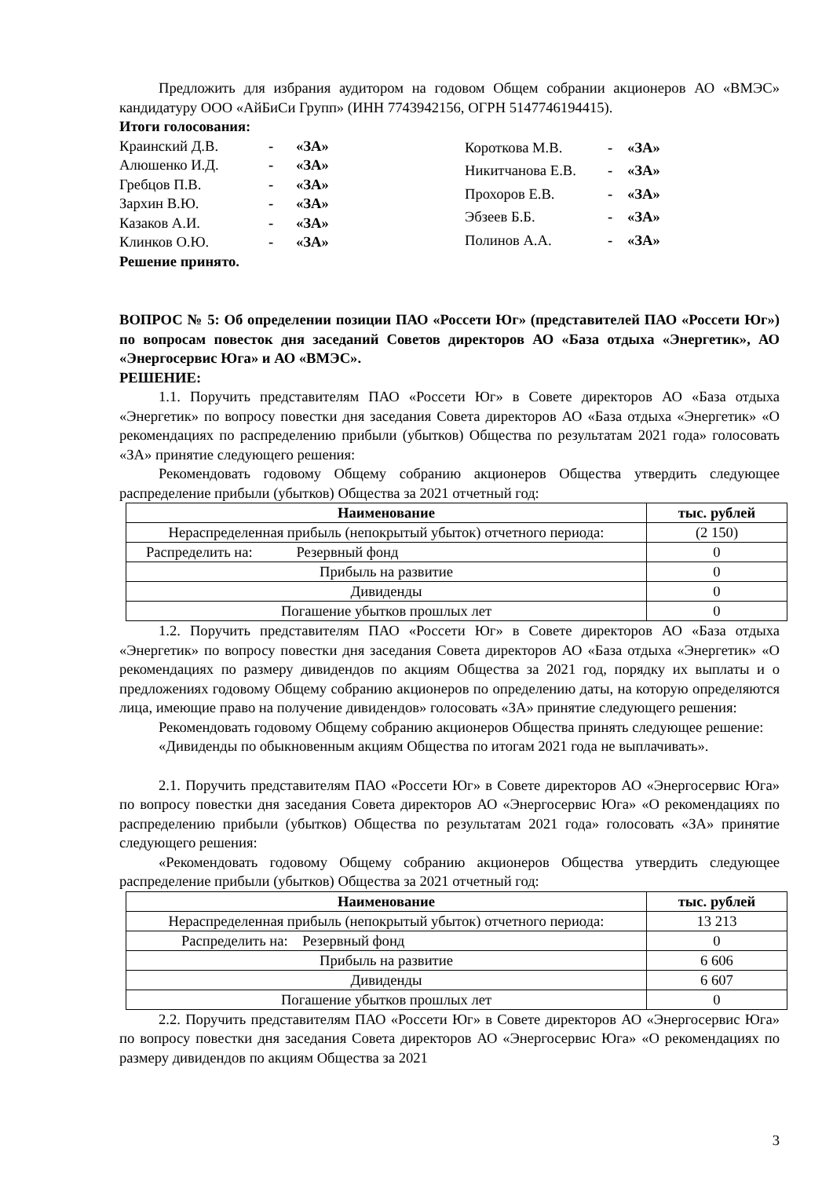Предложить для избрания аудитором на годовом Общем собрании акционеров АО «ВМЭС» кандидатуру ООО «АйБиСи Групп» (ИНН 7743942156, ОГРН 5147746194415).
Итоги голосования:
| Краинский Д.В. | - | «ЗА» |
| Алюшенко И.Д. | - | «ЗА» |
| Гребцов П.В. | - | «ЗА» |
| Зархин В.Ю. | - | «ЗА» |
| Казаков А.И. | - | «ЗА» |
| Клинков О.Ю. | - | «ЗА» |
| Короткова М.В. | - | «ЗА» |
| Никитчанова Е.В. | - | «ЗА» |
| Прохоров Е.В. | - | «ЗА» |
| Эбзеев Б.Б. | - | «ЗА» |
| Полинов А.А. | - | «ЗА» |
Решение принято.
ВОПРОС № 5: Об определении позиции ПАО «Россети Юг» (представителей ПАО «Россети Юг») по вопросам повесток дня заседаний Советов директоров АО «База отдыха «Энергетик», АО «Энергосервис Юга» и АО «ВМЭС».
РЕШЕНИЕ:
1.1. Поручить представителям ПАО «Россети Юг» в Совете директоров АО «База отдыха «Энергетик» по вопросу повестки дня заседания Совета директоров АО «База отдыха «Энергетик» «О рекомендациях по распределению прибыли (убытков) Общества по результатам 2021 года» голосовать «ЗА» принятие следующего решения:
Рекомендовать годовому Общему собранию акционеров Общества утвердить следующее распределение прибыли (убытков) Общества за 2021 отчетный год:
| Наименование | тыс. рублей |
| --- | --- |
| Нераспределенная прибыль (непокрытый убыток) отчетного периода: | (2 150) |
| Распределить на: Резервный фонд | 0 |
| Прибыль на развитие | 0 |
| Дивиденды | 0 |
| Погашение убытков прошлых лет | 0 |
1.2. Поручить представителям ПАО «Россети Юг» в Совете директоров АО «База отдыха «Энергетик» по вопросу повестки дня заседания Совета директоров АО «База отдыха «Энергетик» «О рекомендациях по размеру дивидендов по акциям Общества за 2021 год, порядку их выплаты и о предложениях годовому Общему собранию акционеров по определению даты, на которую определяются лица, имеющие право на получение дивидендов» голосовать «ЗА» принятие следующего решения:
Рекомендовать годовому Общему собранию акционеров Общества принять следующее решение:
«Дивиденды по обыкновенным акциям Общества по итогам 2021 года не выплачивать».
2.1. Поручить представителям ПАО «Россети Юг» в Совете директоров АО «Энергосервис Юга» по вопросу повестки дня заседания Совета директоров АО «Энергосервис Юга» «О рекомендациях по распределению прибыли (убытков) Общества по результатам 2021 года» голосовать «ЗА» принятие следующего решения:
«Рекомендовать годовому Общему собранию акционеров Общества утвердить следующее распределение прибыли (убытков) Общества за 2021 отчетный год:
| Наименование | тыс. рублей |
| --- | --- |
| Нераспределенная прибыль (непокрытый убыток) отчетного периода: | 13 213 |
| Распределить на: Резервный фонд | 0 |
| Прибыль на развитие | 6 606 |
| Дивиденды | 6 607 |
| Погашение убытков прошлых лет | 0 |
2.2. Поручить представителям ПАО «Россети Юг» в Совете директоров АО «Энергосервис Юга» по вопросу повестки дня заседания Совета директоров АО «Энергосервис Юга» «О рекомендациях по размеру дивидендов по акциям Общества за 2021
3